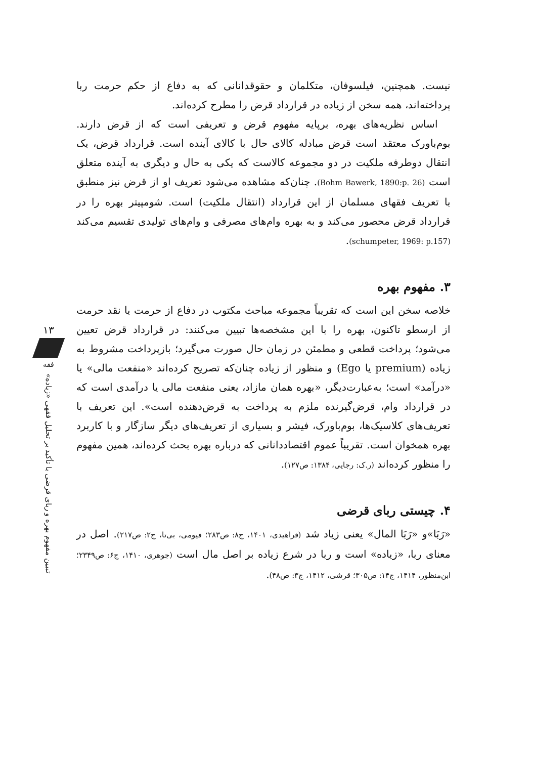نیست. همچنین، فیلسوفان، متکلمان و حقوقدانانی که به دفاع از حکم حرمت ربا پرداخته‌اند، همه سخن از زیاده در قرارداد قرض را مطرح کرده‌اند.
اساس نظریه‌های بهره، برپایه مفهوم قرض و تعریفی است که از قرض دارند. بوم‌باورک معتقد است قرض مبادله کالای حال با کالای آینده است. قرارداد قرض، یک انتقال دوطرفه ملکیت در دو مجموعه کالاست که یکی به حال و دیگری به آینده متعلق است (Bohm Bawerk, 1890:p. 26). چنان‌که مشاهده می‌شود تعریف او از قرض نیز منطبق با تعریف فقهای مسلمان از این قرارداد (انتقال ملکیت) است. شومپیتر بهره را در قرارداد قرض محصور می‌کند و به بهره وام‌های مصرفی و وام‌های تولیدی تقسیم می‌کند (schumpeter, 1969: p.157).
۳. مفهوم بهره
خلاصه سخن این است که تقریباً مجموعه مباحث مکتوب در دفاع از حرمت یا نقد حرمت از ارسطو تاکنون، بهره را با این مشخصه‌ها تبیین می‌کنند: در قرارداد قرض تعیین می‌شود؛ پرداخت قطعی و مطمئن در زمان حال صورت می‌گیرد؛ بازپرداخت مشروط به زیاده (premium یا Ego) و منظور از زیاده چنان‌که تصریح کرده‌اند «منفعت مالی» یا «درآمد» است؛ به‌عبارت‌دیگر، «بهره همان مازاد، یعنی منفعت مالی یا درآمدی است که در قرارداد وام، قرض‌گیرنده ملزم به پرداخت به قرض‌دهنده است». این تعریف با تعریف‌های کلاسیک‌ها، بوم‌باورک، فیشر و بسیاری از تعریف‌های دیگر سازگار و با کاربرد بهره همخوان است. تقریباً عموم اقتصاددانانی که درباره بهره بحث کرده‌اند، همین مفهوم را منظور کرده‌اند (ر.ک: رجایی، ۱۳۸۴: ص۱۲۷).
۴. چیستی ربای قرضی
«رَبَا»و «رَبَا المال» یعنی زیاد شد (فراهیدی، ۱۴۰۱، ج۸: ص۲۸۳؛ فیومی، بی‌تا، ج۲: ص۲۱۷). اصل در معنای ربا، «زیاده» است و ربا در شرع زیاده بر اصل مال است (جوهری، ۱۴۱۰، ج۶: ص۲۳۴۹؛ ابن‌منظور، ۱۴۱۴، ج۱۴: ص۳۰۵؛ قرشی، ۱۴۱۲، ج۳: ص۴۸).
۱۳
فقه
تبیین مفهوم بهره و ربای قرضی با تأکید بر تحلیل فقهی «زیاده»